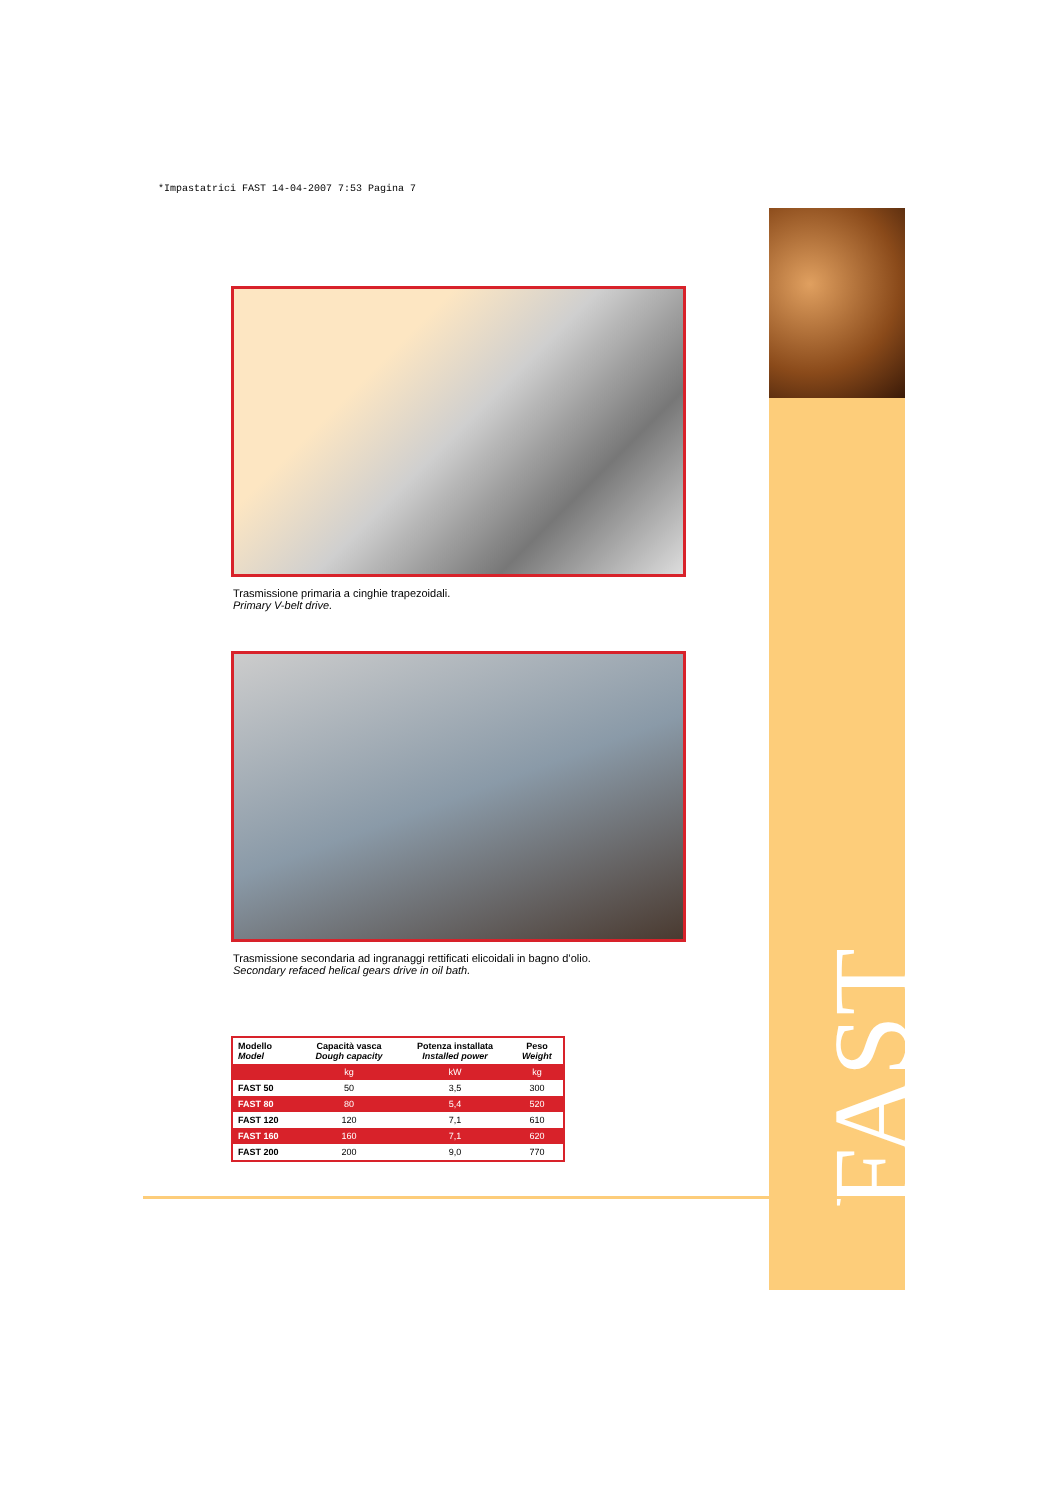*Impastatrici FAST 14-04-2007 7:53 Pagina 7
FAST
Trasmissione primaria a cinghie trapezoidali.
Primary V-belt drive.
Trasmissione secondaria ad ingranaggi rettificati elicoidali in bagno d’olio.
Secondary refaced helical gears drive in oil bath.
| Modello Model | Capacità vasca Dough capacity | Potenza installata Installed power | Peso Weight |
| --- | --- | --- | --- |
| | kg | kW | kg |
| FAST 50 | 50 | 3,5 | 300 |
| FAST 80 | 80 | 5,4 | 520 |
| FAST 120 | 120 | 7,1 | 610 |
| FAST 160 | 160 | 7,1 | 620 |
| FAST 200 | 200 | 9,0 | 770 |